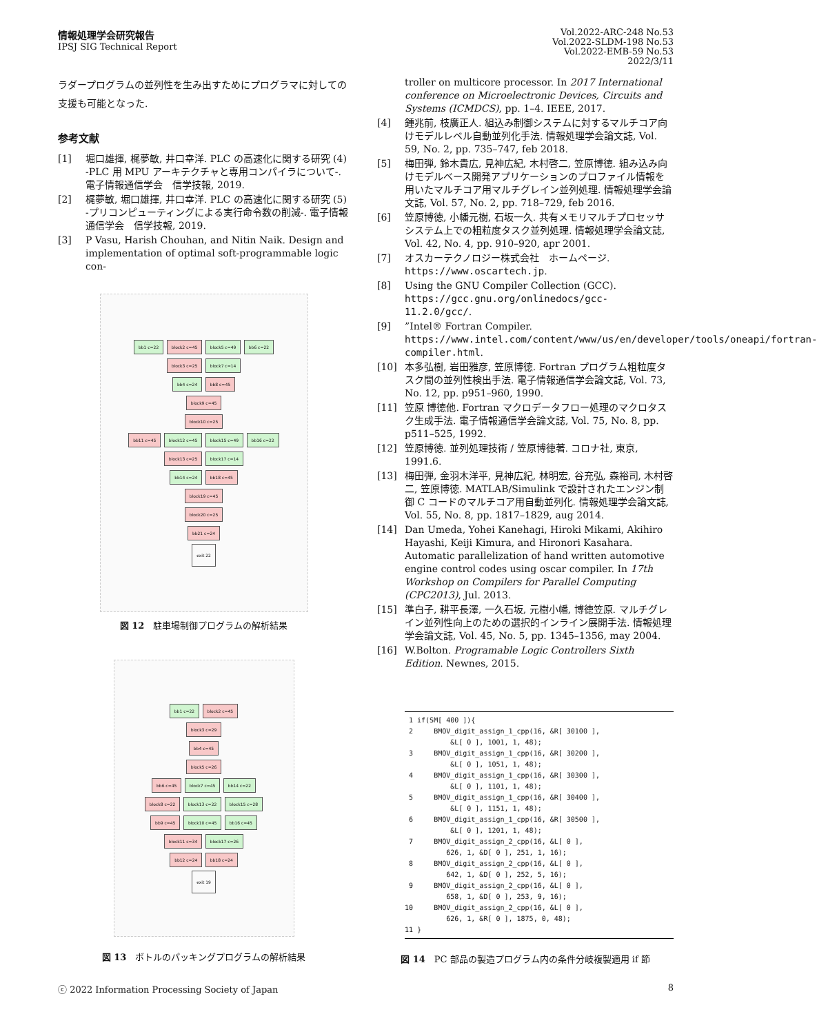情報処理学会研究報告
IPSJ SIG Technical Report
Vol.2022-ARC-248 No.53
Vol.2022-SLDM-198 No.53
Vol.2022-EMB-59 No.53
2022/3/11
ラダープログラムの並列性を生み出すためにプログラマに対しての支援も可能となった.
参考文献
[1] 堀口雄揮, 梶夢敏, 井口幸洋. PLC の高速化に関する研究 (4) -PLC 用 MPU アーキテクチャと専用コンパイラについて-. 電子情報通信学会　信学技報, 2019.
[2] 梶夢敏, 堀口雄揮, 井口幸洋. PLC の高速化に関する研究 (5) -プリコンピューティングによる実行命令数の削減-. 電子情報通信学会　信学技報, 2019.
[3] P Vasu, Harish Chouhan, and Nitin Naik. Design and implementation of optimal soft-programmable logic con-
bb1 c=22 block2 c=45 block5 c=49 bb6 c=22
block3 c=25 block7 c=14
bb4 c=24 bb8 c=45
block9 c=45
block10 c=25
bb11 c=45 block12 c=45 block15 c=49 bb16 c=22
block13 c=25 block17 c=14
bb14 c=24 bb18 c=45
block19 c=45
block20 c=25
bb21 c=24
exit 22
図 12　駐車場制御プログラムの解析結果
bb1 c=22 block2 c=45
block3 c=29
bb4 c=45
block5 c=26
bb6 c=45 block7 c=45 bb14 c=22
block8 c=22 block13 c=22 block15 c=28
bb9 c=45 block10 c=45 bb16 c=45
block11 c=34 block17 c=26
bb12 c=24 bb18 c=24
exit 19
図 13　ボトルのパッキングプログラムの解析結果
troller on multicore processor. In 2017 International conference on Microelectronic Devices, Circuits and Systems (ICMDCS), pp. 1–4. IEEE, 2017.
[4] 鍾兆前, 枝廣正人. 組込み制御システムに対するマルチコア向けモデルレベル自動並列化手法. 情報処理学会論文誌, Vol. 59, No. 2, pp. 735–747, feb 2018.
[5] 梅田弾, 鈴木貴広, 見神広紀, 木村啓二, 笠原博徳. 組み込み向けモデルベース開発アプリケーションのプロファイル情報を用いたマルチコア用マルチグレイン並列処理. 情報処理学会論文誌, Vol. 57, No. 2, pp. 718–729, feb 2016.
[6] 笠原博徳, 小幡元樹, 石坂一久. 共有メモリマルチプロセッサシステム上での粗粒度タスク並列処理. 情報処理学会論文誌, Vol. 42, No. 4, pp. 910–920, apr 2001.
[7] オスカーテクノロジー株式会社　ホームページ. https://www.oscartech.jp.
[8] Using the GNU Compiler Collection (GCC). https://gcc.gnu.org/onlinedocs/gcc-11.2.0/gcc/.
[9]”Intel® Fortran Compiler. https://www.intel.com/content/www/us/en/developer/tools/oneapi/fortran-compiler.html.
[10] 本多弘樹, 岩田雅彦, 笠原博徳. Fortran プログラム粗粒度タスク間の並列性検出手法. 電子情報通信学会論文誌, Vol. 73, No. 12, pp. p951–960, 1990.
[11] 笠原 博徳他. Fortran マクロデータフロー処理のマクロタスク生成手法. 電子情報通信学会論文誌, Vol. 75, No. 8, pp. p511–525, 1992.
[12] 笠原博徳. 並列処理技術 / 笠原博徳著. コロナ社, 東京, 1991.6.
[13] 梅田弾, 金羽木洋平, 見神広紀, 林明宏, 谷充弘, 森裕司, 木村啓二, 笠原博徳. MATLAB/Simulink で設計されたエンジン制御 C コードのマルチコア用自動並列化. 情報処理学会論文誌, Vol. 55, No. 8, pp. 1817–1829, aug 2014.
[14] Dan Umeda, Yohei Kanehagi, Hiroki Mikami, Akihiro Hayashi, Keiji Kimura, and Hironori Kasahara. Automatic parallelization of hand written automotive engine control codes using oscar compiler. In 17th Workshop on Compilers for Parallel Computing (CPC2013), Jul. 2013.
[15] 準白子, 耕平長澤, 一久石坂, 元樹小幡, 博徳笠原. マルチグレイン並列性向上のための選択的インライン展開手法. 情報処理学会論文誌, Vol. 45, No. 5, pp. 1345–1356, may 2004.
[16] W.Bolton. Programable Logic Controllers Sixth Edition. Newnes, 2015.
 1 if(SM[ 400 ]){
 2     BMOV_digit_assign_1_cpp(16, &R[ 30100 ],
           &L[ 0 ], 1001, 1, 48);
 3     BMOV_digit_assign_1_cpp(16, &R[ 30200 ],
           &L[ 0 ], 1051, 1, 48);
 4     BMOV_digit_assign_1_cpp(16, &R[ 30300 ],
           &L[ 0 ], 1101, 1, 48);
 5     BMOV_digit_assign_1_cpp(16, &R[ 30400 ],
           &L[ 0 ], 1151, 1, 48);
 6     BMOV_digit_assign_1_cpp(16, &R[ 30500 ],
           &L[ 0 ], 1201, 1, 48);
 7     BMOV_digit_assign_2_cpp(16, &L[ 0 ],
          626, 1, &D[ 0 ], 251, 1, 16);
 8     BMOV_digit_assign_2_cpp(16, &L[ 0 ],
          642, 1, &D[ 0 ], 252, 5, 16);
 9     BMOV_digit_assign_2_cpp(16, &L[ 0 ],
          658, 1, &D[ 0 ], 253, 9, 16);
10     BMOV_digit_assign_2_cpp(16, &L[ 0 ],
          626, 1, &R[ 0 ], 1875, 0, 48);
11 }
図 14　PC 部品の製造プログラム内の条件分岐複製適用 if 節
ⓒ 2022 Information Processing Society of Japan 8